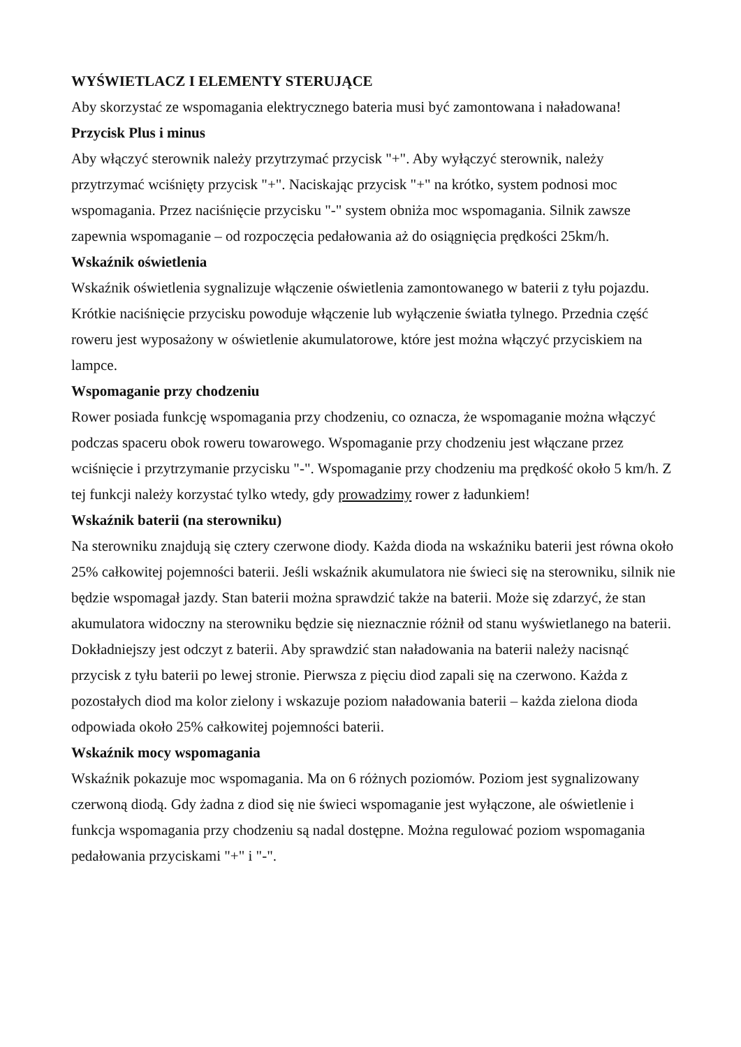WYŚWIETLACZ I ELEMENTY STERUJĄCE
Aby skorzystać ze wspomagania elektrycznego bateria musi być zamontowana i naładowana!
Przycisk Plus i minus
Aby włączyć sterownik należy przytrzymać przycisk "+". Aby wyłączyć sterownik, należy przytrzymać wciśnięty przycisk "+". Naciskając przycisk "+" na krótko, system podnosi moc wspomagania. Przez naciśnięcie przycisku "-" system obniża moc wspomagania. Silnik zawsze zapewnia wspomaganie – od rozpoczęcia pedałowania aż do osiągnięcia prędkości 25km/h.
Wskaźnik oświetlenia
Wskaźnik oświetlenia sygnalizuje włączenie oświetlenia zamontowanego w baterii z tyłu pojazdu. Krótkie naciśnięcie przycisku powoduje włączenie lub wyłączenie światła tylnego. Przednia część roweru jest wyposażony w oświetlenie akumulatorowe, które jest można włączyć przyciskiem na lampce.
Wspomaganie przy chodzeniu
Rower posiada funkcję wspomagania przy chodzeniu, co oznacza, że wspomaganie można włączyć podczas spaceru obok roweru towarowego. Wspomaganie przy chodzeniu jest włączane przez wciśnięcie i przytrzymanie przycisku "-". Wspomaganie przy chodzeniu ma prędkość około 5 km/h. Z tej funkcji należy korzystać tylko wtedy, gdy prowadzimy rower z ładunkiem!
Wskaźnik baterii (na sterowniku)
Na sterowniku znajdują się cztery czerwone diody. Każda dioda na wskaźniku baterii jest równa około 25% całkowitej pojemności baterii. Jeśli wskaźnik akumulatora nie świeci się na sterowniku, silnik nie będzie wspomagał jazdy. Stan baterii można sprawdzić także na baterii. Może się zdarzyć, że stan akumulatora widoczny na sterowniku będzie się nieznacznie różnił od stanu wyświetlanego na baterii. Dokładniejszy jest odczyt z baterii. Aby sprawdzić stan naładowania na baterii należy nacisnąć przycisk z tyłu baterii po lewej stronie. Pierwsza z pięciu diod zapali się na czerwono. Każda z pozostałych diod ma kolor zielony i wskazuje poziom naładowania baterii – każda zielona dioda odpowiada około 25% całkowitej pojemności baterii.
Wskaźnik mocy wspomagania
Wskaźnik pokazuje moc wspomagania. Ma on 6 różnych poziomów. Poziom jest sygnalizowany czerwoną diodą. Gdy żadna z diod się nie świeci wspomaganie jest wyłączone, ale oświetlenie i funkcja wspomagania przy chodzeniu są nadal dostępne. Można regulować poziom wspomagania pedałowania przyciskami "+" i "-".